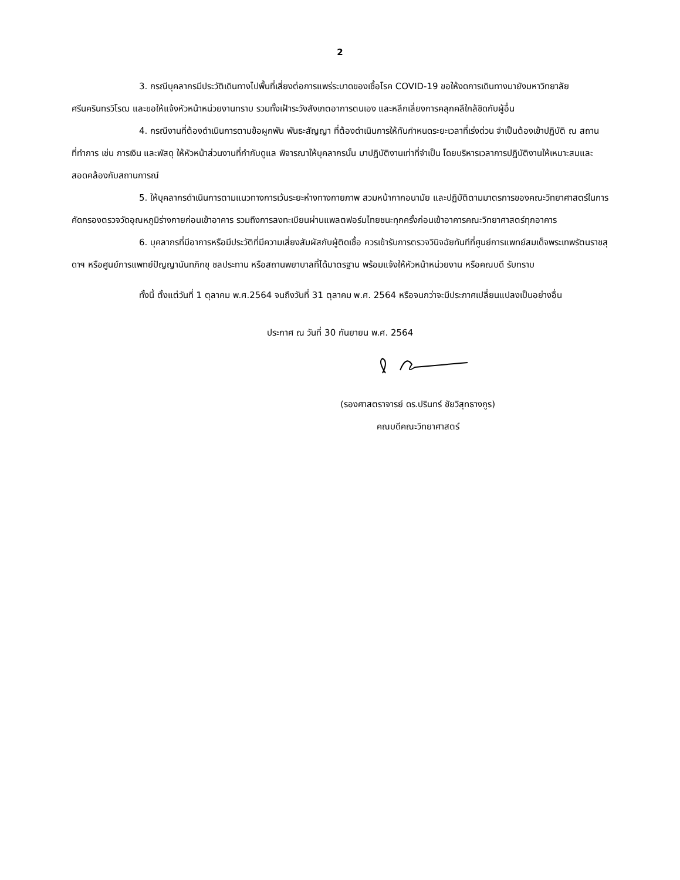2
3. กรณีบุคลากรมีประวัติเดินทางไปพื้นที่เสี่ยงต่อการแพร่ระบาดของเชื้อโรค COVID-19 ขอให้งดการเดินทางมายังมหาวิทยาลัยศรีนครินทรวิโรฒ และขอให้แจ้งหัวหน้าหน่วยงานทราบ รวมทั้งเฝ้าระวังสังเกตอาการตนเอง และหลีกเลี่ยงการคลุกคลีใกล้ชิดกับผู้อื่น
4. กรณีงานที่ต้องดำเนินการตามข้อผูกพัน พันธะสัญญา ที่ต้องดำเนินการให้ทันกำหนดระยะเวลาที่เร่งด่วน จำเป็นต้องเข้าปฏิบัติ ณ สถานที่ทำการ เช่น การเงิน และพัสดุ ให้หัวหน้าส่วนงานที่กำกับดูแล พิจารณาให้บุคลากรนั้น มาปฏิบัติงานเท่าที่จำเป็น โดยบริหารเวลาการปฏิบัติงานให้เหมาะสมและสอดคล้องกับสถานการณ์
5. ให้บุคลากรดำเนินการตามแนวทางการเว้นระยะห่างทางกายภาพ สวมหน้ากากอนามัย และปฏิบัติตามมาตรการของคณะวิทยาศาสตร์ในการคัดกรองตรวจวัดอุณหภูมิร่างกายก่อนเข้าอาคาร รวมถึงการลงทะเบียนผ่านแพลตฟอร์มไทยชนะทุกครั้งก่อนเข้าอาคารคณะวิทยาศาสตร์ทุกอาคาร
6. บุคลากรที่มีอาการหรือมีประวัติที่มีความเสี่ยงสัมผัสกับผู้ติดเชื้อ ควรเข้ารับการตรวจวินิจฉัยทันทีที่ศูนย์การแพทย์สมเด็จพระเทพรัตนราชสุดาฯ หรือศูนย์การแพทย์ปัญญานันทภิกขุ ชลประทาน หรือสถานพยาบาลที่ได้มาตรฐาน พร้อมแจ้งให้หัวหน้าหน่วยงาน หรือคณบดี รับทราบ
ทั้งนี้ ตั้งแต่วันที่ 1 ตุลาคม พ.ศ.2564 จนถึงวันที่ 31 ตุลาคม พ.ศ. 2564 หรือจนกว่าจะมีประกาศเปลี่ยนแปลงเป็นอย่างอื่น
ประกาศ ณ วันที่ 30 กันยายน พ.ศ. 2564
(รองศาสตราจารย์ ดร.ปรินทร์ ชัยวิสุทธางกูร)
คณบดีคณะวิทยาศาสตร์